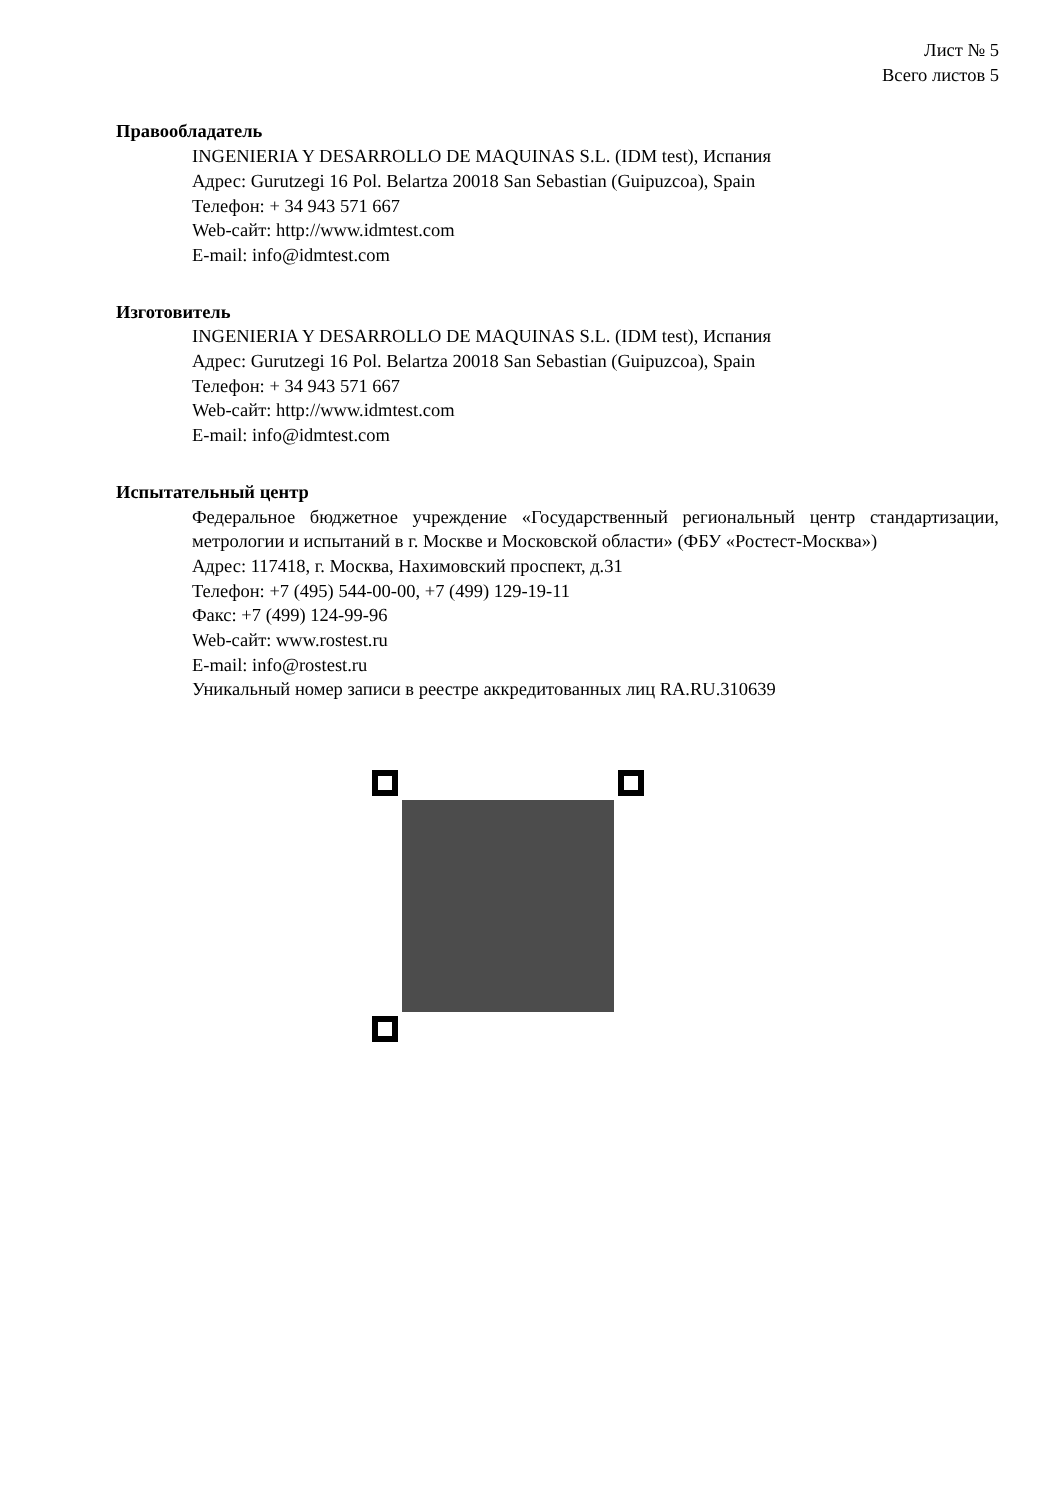Лист № 5
Всего листов 5
Правообладатель
INGENIERIA Y DESARROLLO DE MAQUINAS S.L. (IDM test), Испания
Адрес: Gurutzegi 16 Pol. Belartza 20018 San Sebastian (Guipuzcoa), Spain
Телефон: + 34 943 571 667
Web-сайт: http://www.idmtest.com
E-mail: info@idmtest.com
Изготовитель
INGENIERIA Y DESARROLLO DE MAQUINAS S.L. (IDM test), Испания
Адрес: Gurutzegi 16 Pol. Belartza 20018 San Sebastian (Guipuzcoa), Spain
Телефон: + 34 943 571 667
Web-сайт: http://www.idmtest.com
E-mail: info@idmtest.com
Испытательный центр
Федеральное бюджетное учреждение «Государственный региональный центр стандартизации, метрологии и испытаний в г. Москве и Московской области» (ФБУ «Ростест-Москва»)
Адрес: 117418, г. Москва, Нахимовский проспект, д.31
Телефон: +7 (495) 544-00-00, +7 (499) 129-19-11
Факс: +7 (499) 124-99-96
Web-сайт: www.rostest.ru
E-mail: info@rostest.ru
Уникальный номер записи в реестре аккредитованных лиц RA.RU.310639